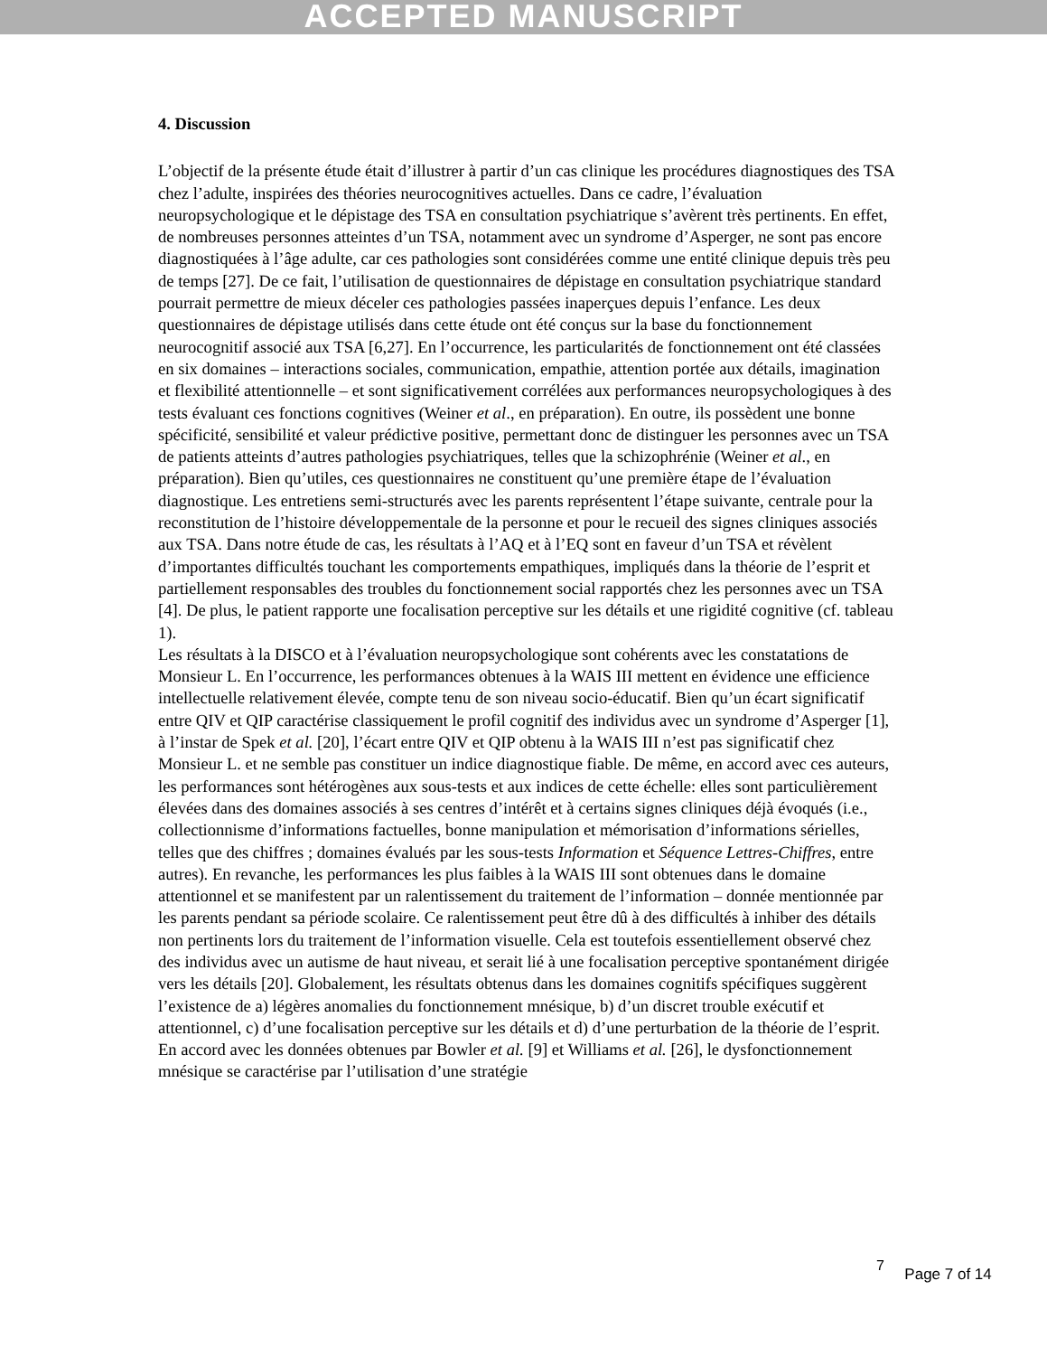ACCEPTED MANUSCRIPT
4. Discussion
L’objectif de la présente étude était d’illustrer à partir d’un cas clinique les procédures diagnostiques des TSA chez l’adulte, inspirées des théories neurocognitives actuelles. Dans ce cadre, l’évaluation neuropsychologique et le dépistage des TSA en consultation psychiatrique s’avèrent très pertinents. En effet, de nombreuses personnes atteintes d’un TSA, notamment avec un syndrome d’Asperger, ne sont pas encore diagnostiquées à l’âge adulte, car ces pathologies sont considérées comme une entité clinique depuis très peu de temps [27]. De ce fait, l’utilisation de questionnaires de dépistage en consultation psychiatrique standard pourrait permettre de mieux déceler ces pathologies passées inaperçues depuis l’enfance. Les deux questionnaires de dépistage utilisés dans cette étude ont été conçus sur la base du fonctionnement neurocognitif associé aux TSA [6,27]. En l’occurrence, les particularités de fonctionnement ont été classées en six domaines – interactions sociales, communication, empathie, attention portée aux détails, imagination et flexibilité attentionnelle – et sont significativement corrélées aux performances neuropsychologiques à des tests évaluant ces fonctions cognitives (Weiner et al., en préparation). En outre, ils possèdent une bonne spécificité, sensibilité et valeur prédictive positive, permettant donc de distinguer les personnes avec un TSA de patients atteints d’autres pathologies psychiatriques, telles que la schizophrénie (Weiner et al., en préparation). Bien qu’utiles, ces questionnaires ne constituent qu’une première étape de l’évaluation diagnostique. Les entretiens semi-structurés avec les parents représentent l’étape suivante, centrale pour la reconstitution de l’histoire développementale de la personne et pour le recueil des signes cliniques associés aux TSA. Dans notre étude de cas, les résultats à l’AQ et à l’EQ sont en faveur d’un TSA et révèlent d’importantes difficultés touchant les comportements empathiques, impliqués dans la théorie de l’esprit et partiellement responsables des troubles du fonctionnement social rapportés chez les personnes avec un TSA [4]. De plus, le patient rapporte une focalisation perceptive sur les détails et une rigidité cognitive (cf. tableau 1).
Les résultats à la DISCO et à l’évaluation neuropsychologique sont cohérents avec les constatations de Monsieur L. En l’occurrence, les performances obtenues à la WAIS III mettent en évidence une efficience intellectuelle relativement élevée, compte tenu de son niveau socio-éducatif. Bien qu’un écart significatif entre QIV et QIP caractérise classiquement le profil cognitif des individus avec un syndrome d’Asperger [1], à l’instar de Spek et al. [20], l’écart entre QIV et QIP obtenu à la WAIS III n’est pas significatif chez Monsieur L. et ne semble pas constituer un indice diagnostique fiable. De même, en accord avec ces auteurs, les performances sont hétérogènes aux sous-tests et aux indices de cette échelle: elles sont particulièrement élevées dans des domaines associés à ses centres d’intérêt et à certains signes cliniques déjà évoqués (i.e., collectionnisme d’informations factuelles, bonne manipulation et mémorisation d’informations sérielles, telles que des chiffres ; domaines évalués par les sous-tests Information et Séquence Lettres-Chiffres, entre autres). En revanche, les performances les plus faibles à la WAIS III sont obtenues dans le domaine attentionnel et se manifestent par un ralentissement du traitement de l’information – donnée mentionnée par les parents pendant sa période scolaire. Ce ralentissement peut être dû à des difficultés à inhiber des détails non pertinents lors du traitement de l’information visuelle. Cela est toutefois essentiellement observé chez des individus avec un autisme de haut niveau, et serait lié à une focalisation perceptive spontanément dirigée vers les détails [20]. Globalement, les résultats obtenus dans les domaines cognitifs spécifiques suggèrent l’existence de a) légères anomalies du fonctionnement mnésique, b) d’un discret trouble exécutif et attentionnel, c) d’une focalisation perceptive sur les détails et d) d’une perturbation de la théorie de l’esprit. En accord avec les données obtenues par Bowler et al. [9] et Williams et al. [26], le dysfonctionnement mnésique se caractérise par l’utilisation d’une stratégie
7 Page 7 of 14